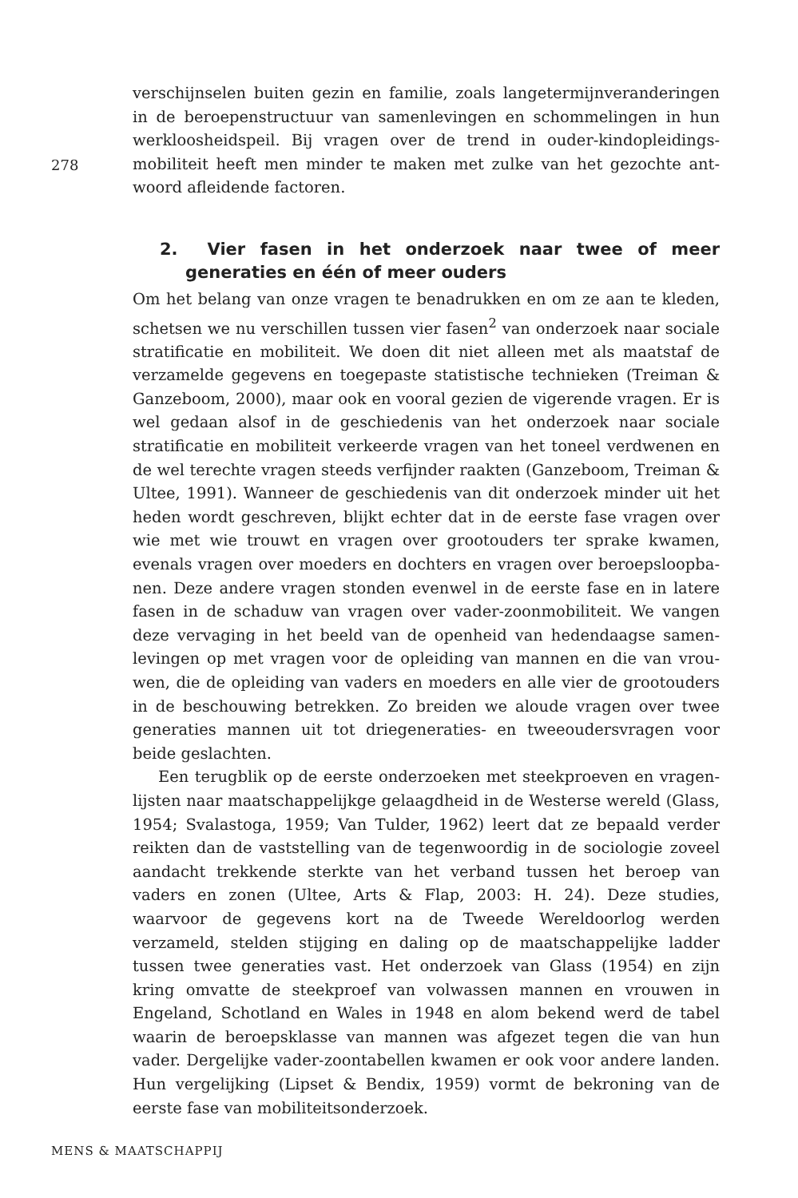verschijnselen buiten gezin en familie, zoals langetermijnveranderingen in de beroepenstructuur van samenlevingen en schommelingen in hun werkloosheidspeil. Bij vragen over de trend in ouder-kindopleidings­mobiliteit heeft men minder te maken met zulke van het gezochte ant­woord afleidende factoren.
2. Vier fasen in het onderzoek naar twee of meer generaties en één of meer ouders
Om het belang van onze vragen te benadrukken en om ze aan te kleden, schetsen we nu verschillen tussen vier fasen<sup>2</sup> van onderzoek naar sociale stratificatie en mobiliteit. We doen dit niet alleen met als maatstaf de verzamelde gegevens en toegepaste statistische technieken (Treiman & Ganzeboom, 2000), maar ook en vooral gezien de vigerende vragen. Er is wel gedaan alsof in de geschiedenis van het onderzoek naar sociale stratificatie en mobiliteit verkeerde vragen van het toneel verdwenen en de wel terechte vragen steeds verfijnder raakten (Ganzeboom, Treiman & Ultee, 1991). Wanneer de geschiedenis van dit onderzoek minder uit het heden wordt geschreven, blijkt echter dat in de eerste fase vragen over wie met wie trouwt en vragen over grootouders ter sprake kwamen, evenals vragen over moeders en dochters en vragen over beroepsloopba­nen. Deze andere vragen stonden evenwel in de eerste fase en in latere fasen in de schaduw van vragen over vader-zoonmobiliteit. We vangen deze vervaging in het beeld van de openheid van hedendaagse samen­levingen op met vragen voor de opleiding van mannen en die van vrou­wen, die de opleiding van vaders en moeders en alle vier de grootouders in de beschouwing betrekken. Zo breiden we aloude vragen over twee generaties mannen uit tot driegeneraties- en tweeoudersvragen voor beide geslachten.
Een terugblik op de eerste onderzoeken met steekproeven en vragen­lijsten naar maatschappelijkge gelaagdheid in de Westerse wereld (Glass, 1954; Svalastoga, 1959; Van Tulder, 1962) leert dat ze bepaald verder reik­ten dan de vaststelling van de tegenwoordig in de sociologie zoveel aan­dacht trekkende sterkte van het verband tussen het beroep van vaders en zonen (Ultee, Arts & Flap, 2003: H. 24). Deze studies, waarvoor de gegevens kort na de Tweede Wereldoorlog werden verzameld, stelden stijging en daling op de maatschappelijke ladder tussen twee generaties vast. Het onderzoek van Glass (1954) en zijn kring omvatte de steekproef van volwassen mannen en vrouwen in Engeland, Schotland en Wales in 1948 en alom bekend werd de tabel waarin de beroepsklasse van man­nen was afgezet tegen die van hun vader. Dergelijke vader-zoontabellen kwamen er ook voor andere landen. Hun vergelijking (Lipset & Bendix, 1959) vormt de bekroning van de eerste fase van mobiliteitsonderzoek.
278
MENS & MAATSCHAPPIJ